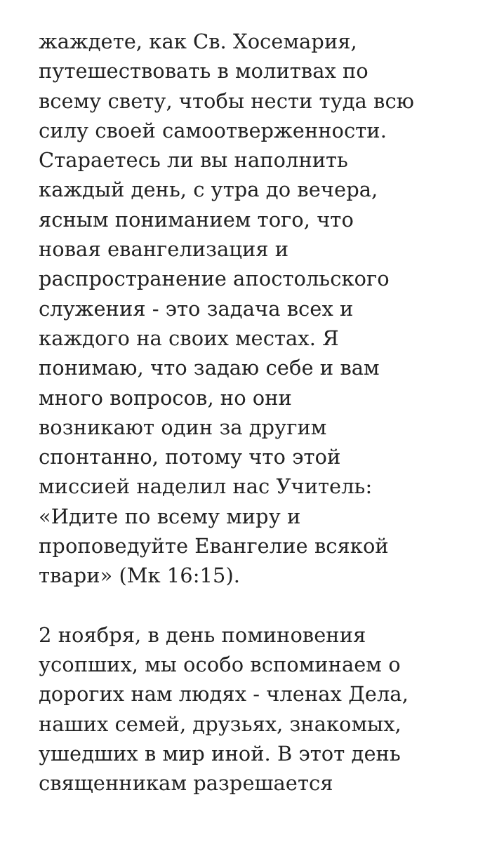жаждете, как Св. Хосемария,
путешествовать в молитвах по
всему свету, чтобы нести туда всю
силу своей самоотверженности.
Стараетесь ли вы наполнить
каждый день, с утра до вечера,
ясным пониманием того, что
новая евангелизация и
распространение апостольского
служения - это задача всех и
каждого на своих местах. Я
понимаю, что задаю себе и вам
много вопросов, но они
возникают один за другим
спонтанно, потому что этой
миссией наделил нас Учитель:
«Идите по всему миру и
проповедуйте Евангелие всякой
твари» (Мк 16:15).
2 ноября, в день поминовения
усопших, мы особо вспоминаем о
дорогих нам людях - членах Дела,
наших семей, друзьях, знакомых,
ушедших в мир иной. В этот день
священникам разрешается